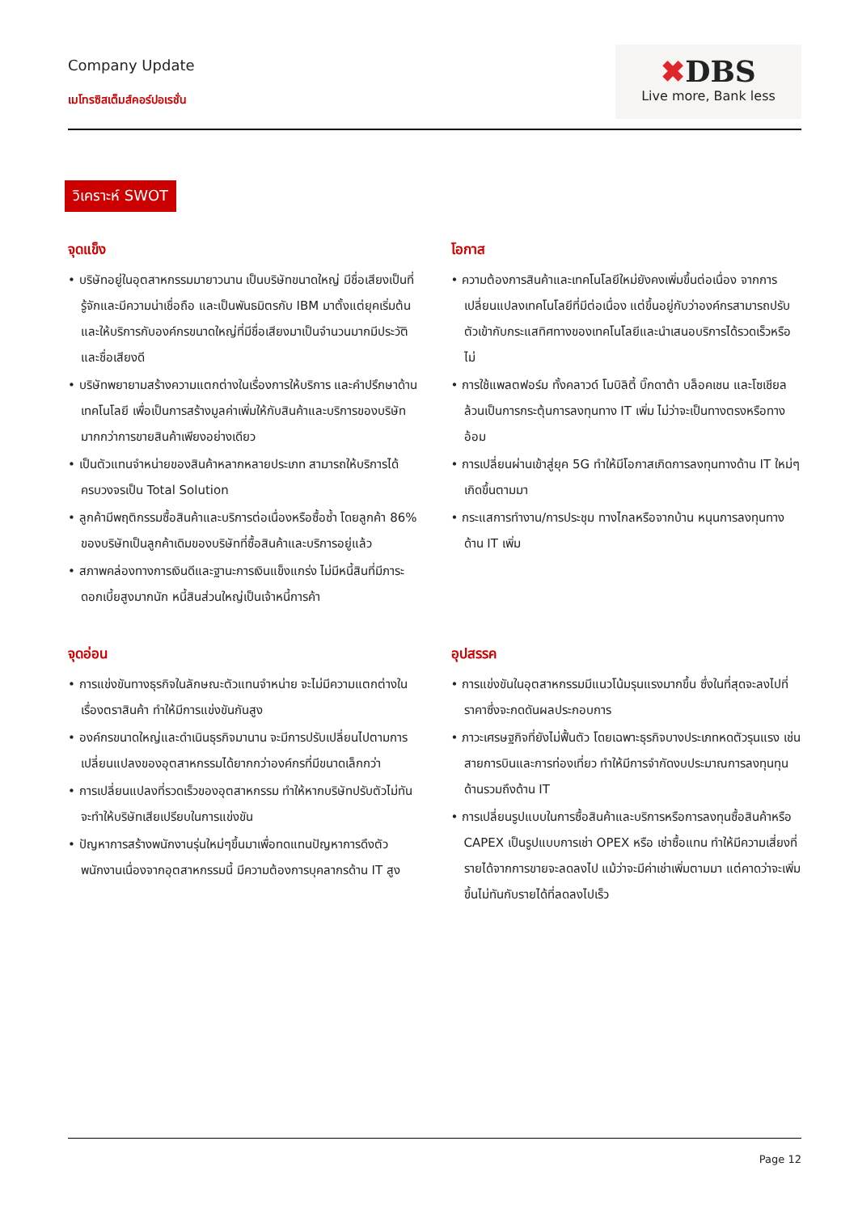Company Update
เมโทรซิสเต็มส์คอร์ปอเรชั่น
✖DBS
Live more, Bank less
วิเคราะห์ SWOT
จุดแข็ง
• บริษัทอยู่ในอุตสาหกรรมมายาวนาน เป็นบริษัทขนาดใหญ่ มีชื่อเสียงเป็นที่รู้จักและมีความน่าเชื่อถือ และเป็นพันธมิตรกับ IBM มาตั้งแต่ยุคเริ่มต้น และให้บริการกับองค์กรขนาดใหญ่ที่มีชื่อเสียงมาเป็นจำนวนมากมีประวัติและชื่อเสียงดี
• บริษัทพยายามสร้างความแตกต่างในเรื่องการให้บริการ และคำปรึกษาด้านเทคโนโลยี เพื่อเป็นการสร้างมูลค่าเพิ่มให้กับสินค้าและบริการของบริษัทมากกว่าการขายสินค้าเพียงอย่างเดียว
• เป็นตัวแทนจำหน่ายของสินค้าหลากหลายประเภท สามารถให้บริการได้ครบวงจรเป็น Total Solution
• ลูกค้ามีพฤติกรรมซื้อสินค้าและบริการต่อเนื่องหรือซื้อซ้ำ โดยลูกค้า 86% ของบริษัทเป็นลูกค้าเดิมของบริษัทที่ซื้อสินค้าและบริการอยู่แล้ว
• สภาพคล่องทางการเงินดีและฐานะการเงินแข็งแกร่ง ไม่มีหนี้สินที่มีภาระดอกเบี้ยสูงมากนัก หนี้สินส่วนใหญ่เป็นเจ้าหนี้การค้า
โอกาส
• ความต้องการสินค้าและเทคโนโลยีใหม่ยังคงเพิ่มขึ้นต่อเนื่อง จากการเปลี่ยนแปลงเทคโนโลยีที่มีต่อเนื่อง แต่ขึ้นอยู่กับว่าองค์กรสามารถปรับตัวเข้ากับกระแสทิศทางของเทคโนโลยีและนำเสนอบริการได้รวดเร็วหรือไม่
• การใช้แพลตฟอร์ม ทั้งคลาวด์ โมบิลิตี้ บิ๊กดาต้า บล็อคเชน และโซเชียล ล้วนเป็นการกระตุ้นการลงทุนทาง IT เพิ่ม ไม่ว่าจะเป็นทางตรงหรือทางอ้อม
• การเปลี่ยนผ่านเข้าสู่ยุค 5G ทำให้มีโอกาสเกิดการลงทุนทางด้าน IT ใหม่ๆ เกิดขึ้นตามมา
• กระแสการทำงาน/การประชุม ทางไกลหรือจากบ้าน หนุนการลงทุนทางด้าน IT เพิ่ม
จุดอ่อน
• การแข่งขันทางธุรกิจในลักษณะตัวแทนจำหน่าย จะไม่มีความแตกต่างในเรื่องตราสินค้า ทำให้มีการแข่งขันกันสูง
• องค์กรขนาดใหญ่และดำเนินธุรกิจมานาน จะมีการปรับเปลี่ยนไปตามการเปลี่ยนแปลงของอุตสาหกรรมได้ยากกว่าองค์กรที่มีขนาดเล็กกว่า
• การเปลี่ยนแปลงที่รวดเร็วของอุตสาหกรรม ทำให้หากบริษัทปรับตัวไม่ทันจะทำให้บริษัทเสียเปรียบในการแข่งขัน
• ปัญหาการสร้างพนักงานรุ่นใหม่ๆขึ้นมาเพื่อทดแทนปัญหาการดึงตัวพนักงานเนื่องจากอุตสาหกรรมนี้ มีความต้องการบุคลากรด้าน IT สูง
อุปสรรค
• การแข่งขันในอุตสาหกรรมมีแนวโน้มรุนแรงมากขึ้น ซึ่งในที่สุดจะลงไปที่ราคาซึ่งจะกดดันผลประกอบการ
• ภาวะเศรษฐกิจที่ยังไม่ฟื้นตัว โดยเฉพาะธุรกิจบางประเภทหดตัวรุนแรง เช่น สายการบินและการท่องเที่ยว ทำให้มีการจำกัดงบประมาณการลงทุนทุนด้านรวมถึงด้าน IT
• การเปลี่ยนรูปแบบในการซื้อสินค้าและบริการหรือการลงทุนซื้อสินค้าหรือ CAPEX เป็นรูปแบบการเช่า OPEX หรือ เช่าซื้อแทน ทำให้มีความเสี่ยงที่รายได้จากการขายจะลดลงไป แม้ว่าจะมีค่าเช่าเพิ่มตามมา แต่คาดว่าจะเพิ่มขึ้นไม่ทันกับรายได้ที่ลดลงไปเร็ว
Page 12